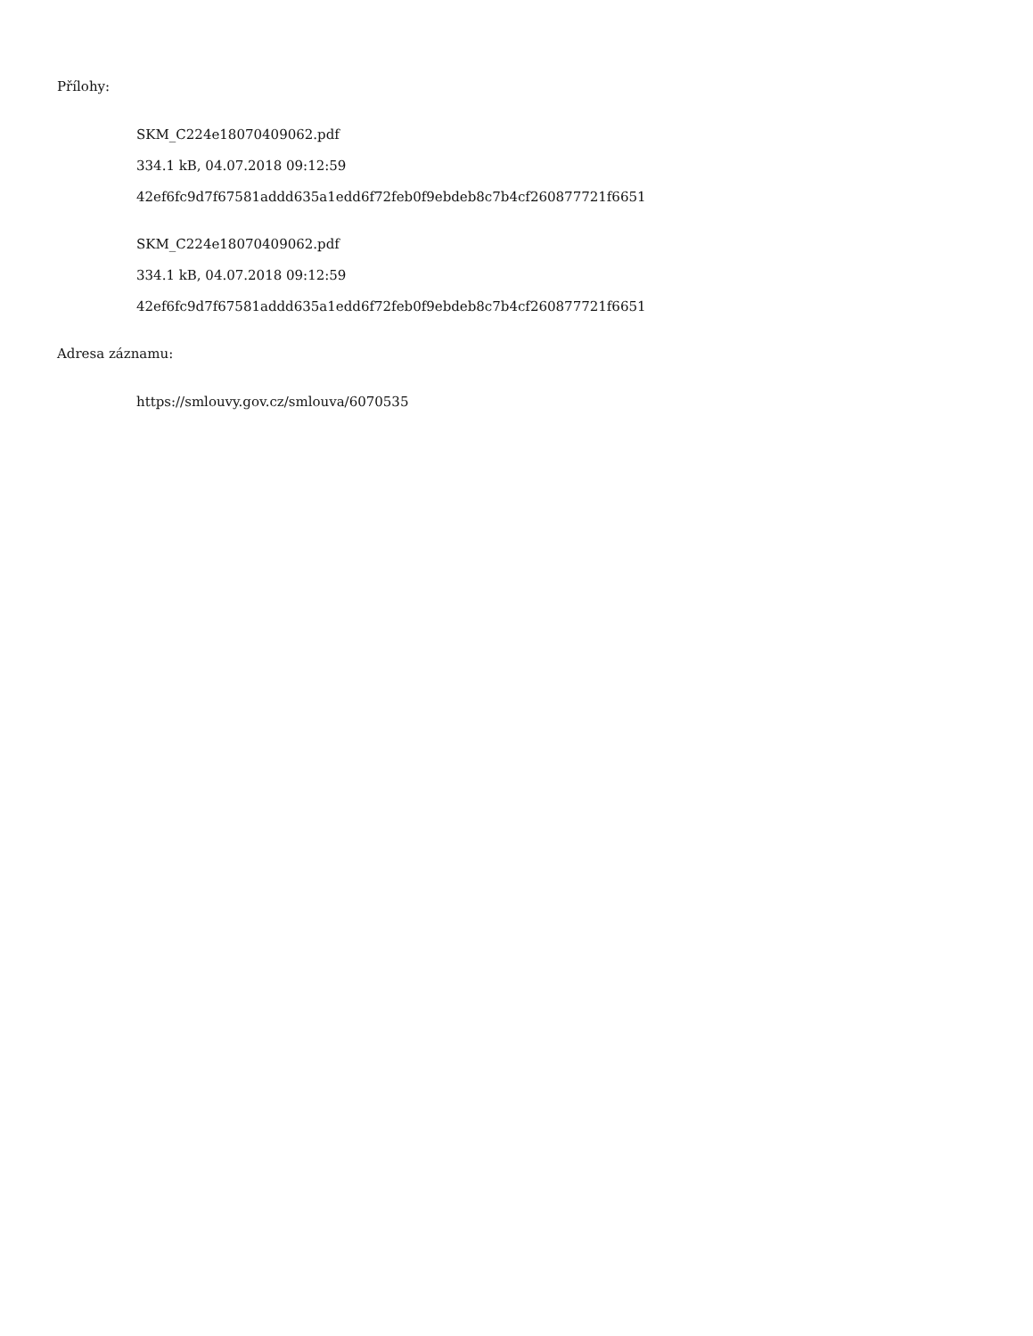Přílohy:
SKM_C224e18070409062.pdf
334.1 kB, 04.07.2018 09:12:59
42ef6fc9d7f67581addd635a1edd6f72feb0f9ebdeb8c7b4cf260877721f6651
SKM_C224e18070409062.pdf
334.1 kB, 04.07.2018 09:12:59
42ef6fc9d7f67581addd635a1edd6f72feb0f9ebdeb8c7b4cf260877721f6651
Adresa záznamu:
https://smlouvy.gov.cz/smlouva/6070535